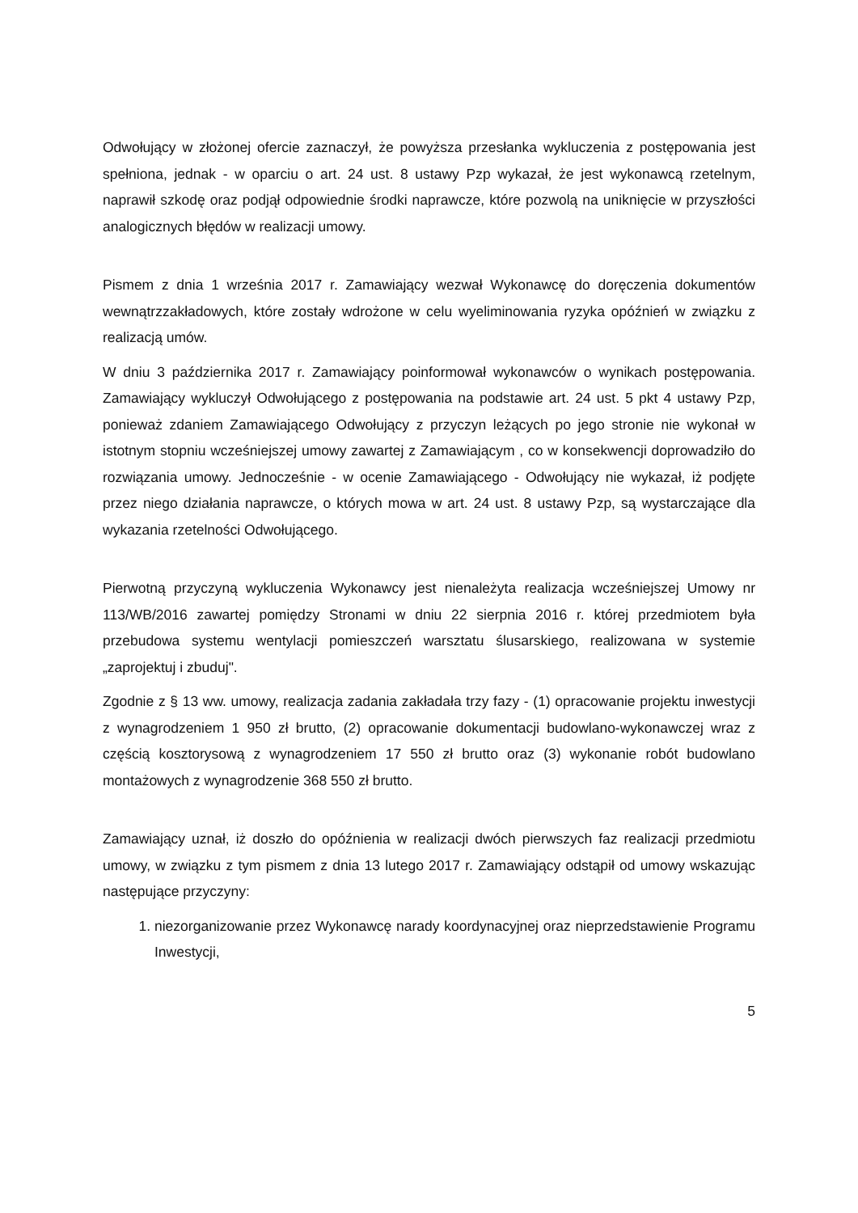Odwołujący w złożonej ofercie zaznaczył, że powyższa przesłanka wykluczenia z postępowania jest spełniona, jednak - w oparciu o art. 24 ust. 8 ustawy Pzp wykazał, że jest wykonawcą rzetelnym, naprawił szkodę oraz podjął odpowiednie środki naprawcze, które pozwolą na uniknięcie w przyszłości analogicznych błędów w realizacji umowy.
Pismem z dnia 1 września 2017 r. Zamawiający wezwał Wykonawcę do doręczenia dokumentów wewnątrzzakładowych, które zostały wdrożone w celu wyeliminowania ryzyka opóźnień w związku z realizacją umów.
W dniu 3 października 2017 r. Zamawiający poinformował wykonawców o wynikach postępowania. Zamawiający wykluczył Odwołującego z postępowania na podstawie art. 24 ust. 5 pkt 4 ustawy Pzp, ponieważ zdaniem Zamawiającego Odwołujący z przyczyn leżących po jego stronie nie wykonał w istotnym stopniu wcześniejszej umowy zawartej z Zamawiającym , co w konsekwencji doprowadziło do rozwiązania umowy. Jednocześnie - w ocenie Zamawiającego - Odwołujący nie wykazał, iż podjęte przez niego działania naprawcze, o których mowa w art. 24 ust. 8 ustawy Pzp, są wystarczające dla wykazania rzetelności Odwołującego.
Pierwotną przyczyną wykluczenia Wykonawcy jest nienależyta realizacja wcześniejszej Umowy nr 113/WB/2016 zawartej pomiędzy Stronami w dniu 22 sierpnia 2016 r. której przedmiotem była przebudowa systemu wentylacji pomieszczeń warsztatu ślusarskiego, realizowana w systemie „zaprojektuj i zbuduj".
Zgodnie z § 13 ww. umowy, realizacja zadania zakładała trzy fazy - (1) opracowanie projektu inwestycji z wynagrodzeniem 1 950 zł brutto, (2) opracowanie dokumentacji budowlano-wykonawczej wraz z częścią kosztorysową z wynagrodzeniem 17 550 zł brutto oraz (3) wykonanie robót budowlano montażowych z wynagrodzenie 368 550 zł brutto.
Zamawiający uznał, iż doszło do opóźnienia w realizacji dwóch pierwszych faz realizacji przedmiotu umowy, w związku z tym pismem z dnia 13 lutego 2017 r. Zamawiający odstąpił od umowy wskazując następujące przyczyny:
1. niezorganizowanie przez Wykonawcę narady koordynacyjnej oraz nieprzedstawienie Programu Inwestycji,
5